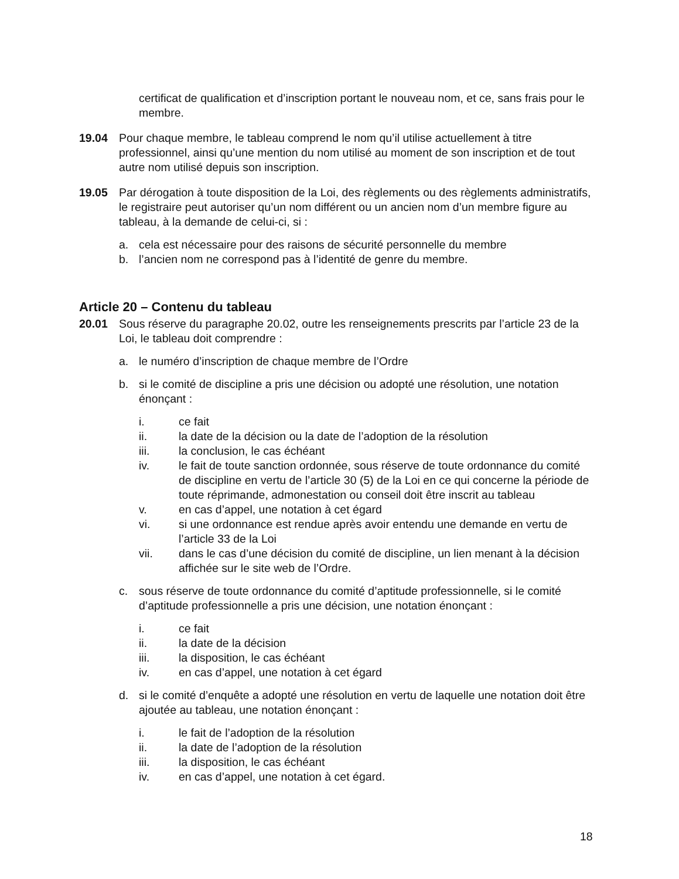certificat de qualification et d’inscription portant le nouveau nom, et ce, sans frais pour le membre.
19.04 Pour chaque membre, le tableau comprend le nom qu’il utilise actuellement à titre professionnel, ainsi qu’une mention du nom utilisé au moment de son inscription et de tout autre nom utilisé depuis son inscription.
19.05 Par dérogation à toute disposition de la Loi, des règlements ou des règlements administratifs, le registraire peut autoriser qu’un nom différent ou un ancien nom d’un membre figure au tableau, à la demande de celui-ci, si :
a. cela est nécessaire pour des raisons de sécurité personnelle du membre
b. l’ancien nom ne correspond pas à l’identité de genre du membre.
Article 20 – Contenu du tableau
20.01 Sous réserve du paragraphe 20.02, outre les renseignements prescrits par l’article 23 de la Loi, le tableau doit comprendre :
a. le numéro d’inscription de chaque membre de l’Ordre
b. si le comité de discipline a pris une décision ou adopté une résolution, une notation énonçant :
i. ce fait
ii. la date de la décision ou la date de l’adoption de la résolution
iii. la conclusion, le cas échéant
iv. le fait de toute sanction ordonnée, sous réserve de toute ordonnance du comité de discipline en vertu de l’article 30 (5) de la Loi en ce qui concerne la période de toute réprimande, admonestation ou conseil doit être inscrit au tableau
v. en cas d’appel, une notation à cet égard
vi. si une ordonnance est rendue après avoir entendu une demande en vertu de l’article 33 de la Loi
vii. dans le cas d’une décision du comité de discipline, un lien menant à la décision affichée sur le site web de l’Ordre.
c. sous réserve de toute ordonnance du comité d’aptitude professionnelle, si le comité d’aptitude professionnelle a pris une décision, une notation énonçant :
i. ce fait
ii. la date de la décision
iii. la disposition, le cas échéant
iv. en cas d’appel, une notation à cet égard
d. si le comité d’enquête a adopté une résolution en vertu de laquelle une notation doit être ajoutée au tableau, une notation énonçant :
i. le fait de l’adoption de la résolution
ii. la date de l’adoption de la résolution
iii. la disposition, le cas échéant
iv. en cas d’appel, une notation à cet égard.
18